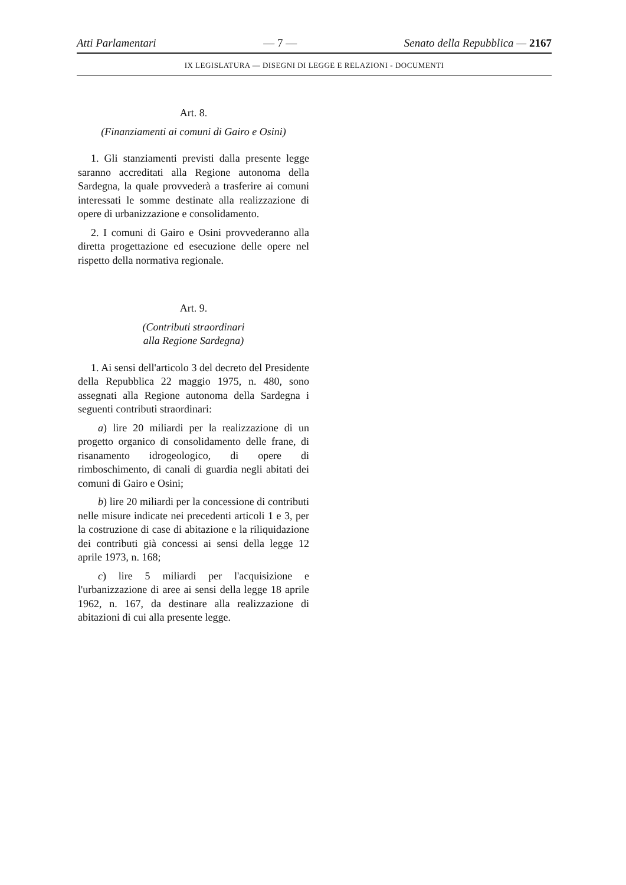Atti Parlamentari — 7 — Senato della Repubblica — 2167
IX LEGISLATURA — DISEGNI DI LEGGE E RELAZIONI - DOCUMENTI
Art. 8.
(Finanziamenti ai comuni di Gairo e Osini)
1. Gli stanziamenti previsti dalla presente legge saranno accreditati alla Regione autonoma della Sardegna, la quale provvederà a trasferire ai comuni interessati le somme destinate alla realizzazione di opere di urbanizzazione e consolidamento.
2. I comuni di Gairo e Osini provvederanno alla diretta progettazione ed esecuzione delle opere nel rispetto della normativa regionale.
Art. 9.
(Contributi straordinari
alla Regione Sardegna)
1. Ai sensi dell'articolo 3 del decreto del Presidente della Repubblica 22 maggio 1975, n. 480, sono assegnati alla Regione autonoma della Sardegna i seguenti contributi straordinari:
a) lire 20 miliardi per la realizzazione di un progetto organico di consolidamento delle frane, di risanamento idrogeologico, di opere di rimboschimento, di canali di guardia negli abitati dei comuni di Gairo e Osini;
b) lire 20 miliardi per la concessione di contributi nelle misure indicate nei precedenti articoli 1 e 3, per la costruzione di case di abitazione e la riliquidazione dei contributi già concessi ai sensi della legge 12 aprile 1973, n. 168;
c) lire 5 miliardi per l'acquisizione e l'urbanizzazione di aree ai sensi della legge 18 aprile 1962, n. 167, da destinare alla realizzazione di abitazioni di cui alla presente legge.